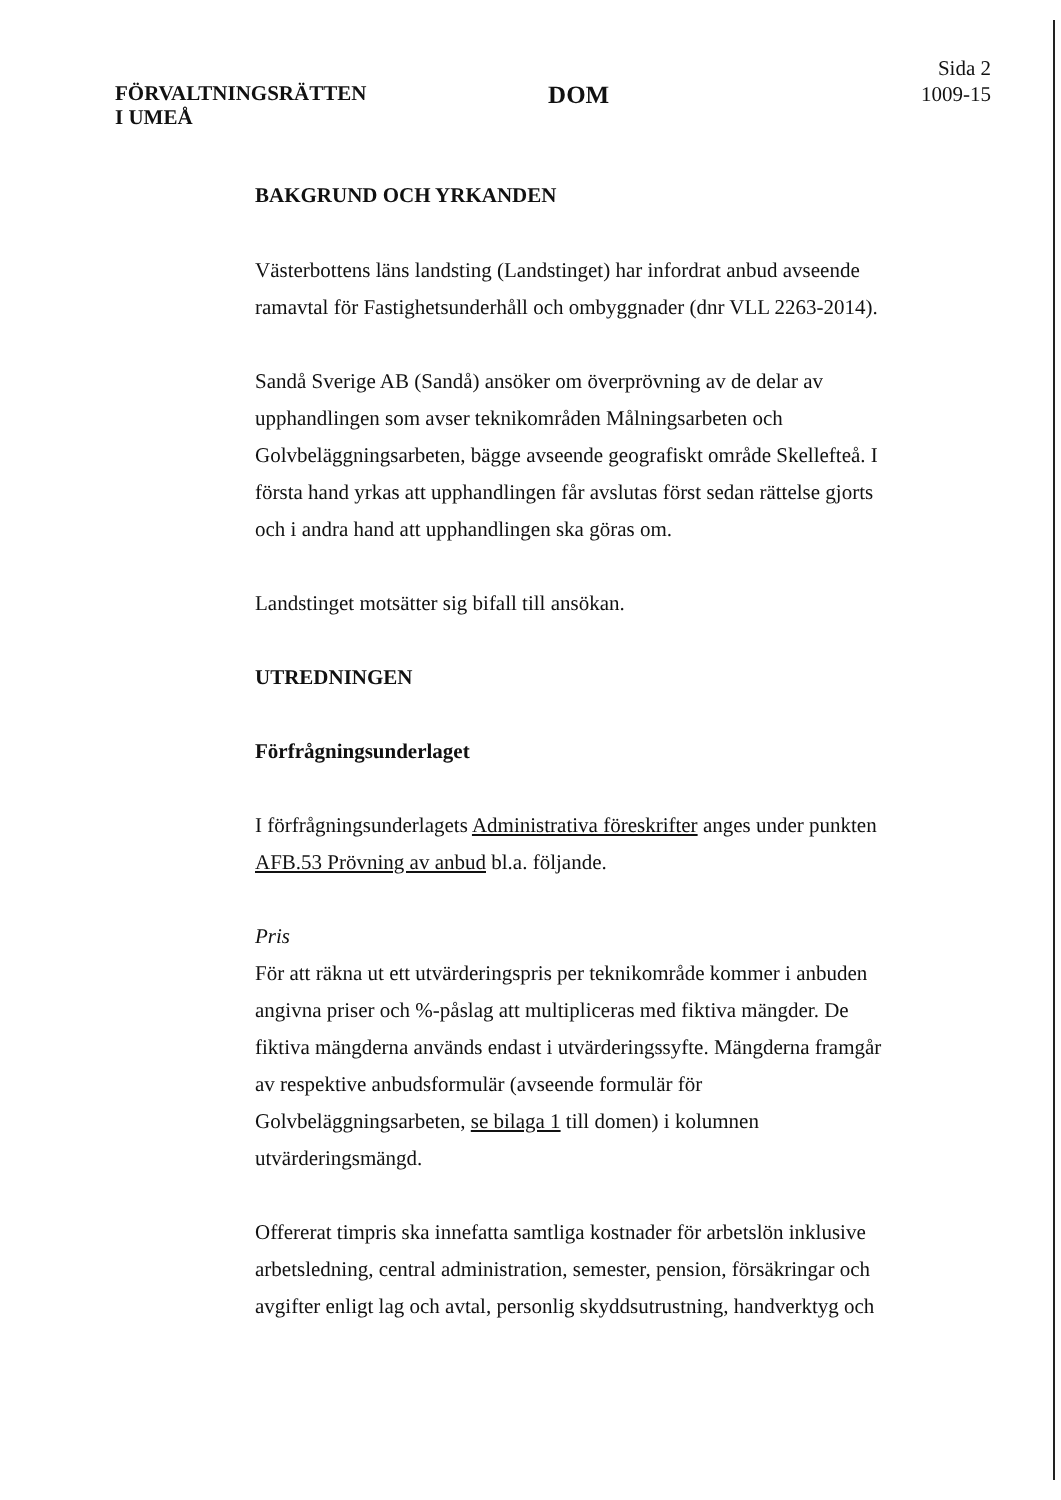FÖRVALTNINGSRÄTTEN
I UMEÅ
DOM
Sida 2
1009-15
BAKGRUND OCH YRKANDEN
Västerbottens läns landsting (Landstinget) har infordrat anbud avseende ramavtal för Fastighetsunderhåll och ombyggnader (dnr VLL 2263-2014).
Sandå Sverige AB (Sandå) ansöker om överprövning av de delar av upphandlingen som avser teknikområden Målningsarbeten och Golvbeläggningsarbeten, bägge avseende geografiskt område Skellefteå. I första hand yrkas att upphandlingen får avslutas först sedan rättelse gjorts och i andra hand att upphandlingen ska göras om.
Landstinget motsätter sig bifall till ansökan.
UTREDNINGEN
Förfrågningsunderlaget
I förfrågningsunderlagets Administrativa föreskrifter anges under punkten AFB.53 Prövning av anbud bl.a. följande.
Pris
För att räkna ut ett utvärderingspris per teknikområde kommer i anbuden angivna priser och %-påslag att multipliceras med fiktiva mängder. De fiktiva mängderna används endast i utvärderingssyfte. Mängderna framgår av respektive anbudsformulär (avseende formulär för Golvbeläggningsarbeten, se bilaga 1 till domen) i kolumnen utvärderingsmängd.
Offererat timpris ska innefatta samtliga kostnader för arbetslön inklusive arbetsledning, central administration, semester, pension, försäkringar och avgifter enligt lag och avtal, personlig skyddsutrustning, handverktyg och